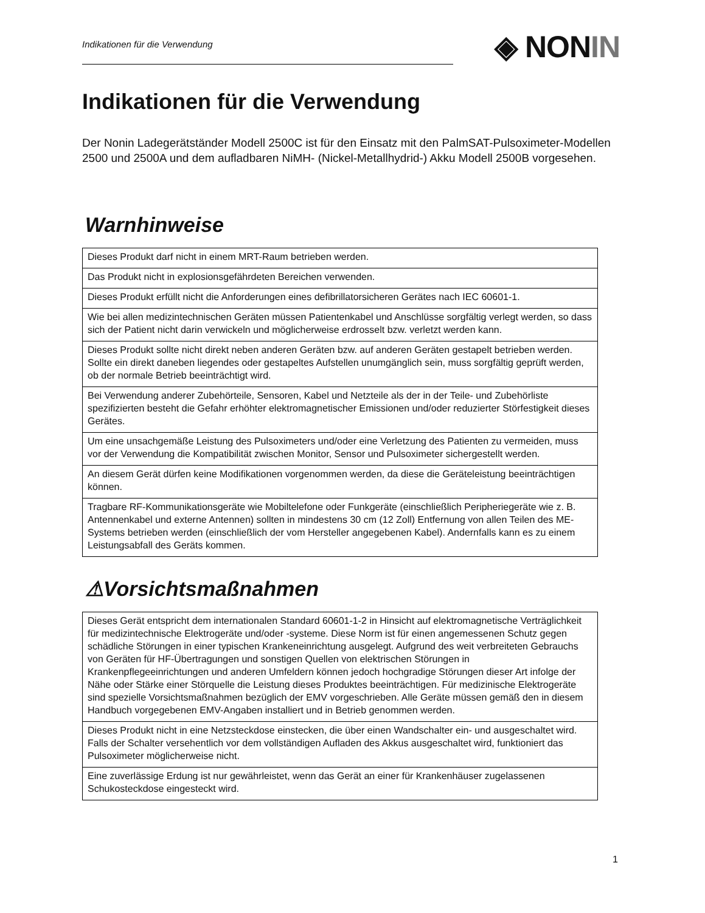Indikationen für die Verwendung
◈ NONIN
Indikationen für die Verwendung
Der Nonin Ladegerätständer Modell 2500C ist für den Einsatz mit den PalmSAT-Pulsoximeter-Modellen 2500 und 2500A und dem aufladbaren NiMH- (Nickel-Metallhydrid-) Akku Modell 2500B vorgesehen.
Warnhinweise
| Dieses Produkt darf nicht in einem MRT-Raum betrieben werden. |
| Das Produkt nicht in explosionsgefährdeten Bereichen verwenden. |
| Dieses Produkt erfüllt nicht die Anforderungen eines defibrillatorsicheren Gerätes nach IEC 60601-1. |
| Wie bei allen medizintechnischen Geräten müssen Patientenkabel und Anschlüsse sorgfältig verlegt werden, so dass sich der Patient nicht darin verwickeln und möglicherweise erdrosselt bzw. verletzt werden kann. |
| Dieses Produkt sollte nicht direkt neben anderen Geräten bzw. auf anderen Geräten gestapelt betrieben werden. Sollte ein direkt daneben liegendes oder gestapeltes Aufstellen unumgänglich sein, muss sorgfältig geprüft werden, ob der normale Betrieb beeinträchtigt wird. |
| Bei Verwendung anderer Zubehörteile, Sensoren, Kabel und Netzteile als der in der Teile- und Zubehörliste spezifizierten besteht die Gefahr erhöhter elektromagnetischer Emissionen und/oder reduzierter Störfestigkeit dieses Gerätes. |
| Um eine unsachgemäße Leistung des Pulsoximeters und/oder eine Verletzung des Patienten zu vermeiden, muss vor der Verwendung die Kompatibilität zwischen Monitor, Sensor und Pulsoximeter sichergestellt werden. |
| An diesem Gerät dürfen keine Modifikationen vorgenommen werden, da diese die Geräteleistung beeinträchtigen können. |
| Tragbare RF-Kommunikationsgeräte wie Mobiltelefone oder Funkgeräte (einschließlich Peripheriegeräte wie z. B. Antennenkabel und externe Antennen) sollten in mindestens 30 cm (12 Zoll) Entfernung von allen Teilen des ME-Systems betrieben werden (einschließlich der vom Hersteller angegebenen Kabel). Andernfalls kann es zu einem Leistungsabfall des Geräts kommen. |
⚠Vorsichtsmaßnahmen
| Dieses Gerät entspricht dem internationalen Standard 60601-1-2 in Hinsicht auf elektromagnetische Verträglichkeit für medizintechnische Elektrogeräte und/oder -systeme. Diese Norm ist für einen angemessenen Schutz gegen schädliche Störungen in einer typischen Krankeneinrichtung ausgelegt. Aufgrund des weit verbreiteten Gebrauchs von Geräten für HF-Übertragungen und sonstigen Quellen von elektrischen Störungen in Krankenpflegeeinrichtungen und anderen Umfeldern können jedoch hochgradige Störungen dieser Art infolge der Nähe oder Stärke einer Störquelle die Leistung dieses Produktes beeinträchtigen. Für medizinische Elektrogeräte sind spezielle Vorsichtsmaßnahmen bezüglich der EMV vorgeschrieben. Alle Geräte müssen gemäß den in diesem Handbuch vorgegebenen EMV-Angaben installiert und in Betrieb genommen werden. |
| Dieses Produkt nicht in eine Netzsteckdose einstecken, die über einen Wandschalter ein- und ausgeschaltet wird. Falls der Schalter versehentlich vor dem vollständigen Aufladen des Akkus ausgeschaltet wird, funktioniert das Pulsoximeter möglicherweise nicht. |
| Eine zuverlässige Erdung ist nur gewährleistet, wenn das Gerät an einer für Krankenhäuser zugelassenen Schukosteckdose eingesteckt wird. |
1